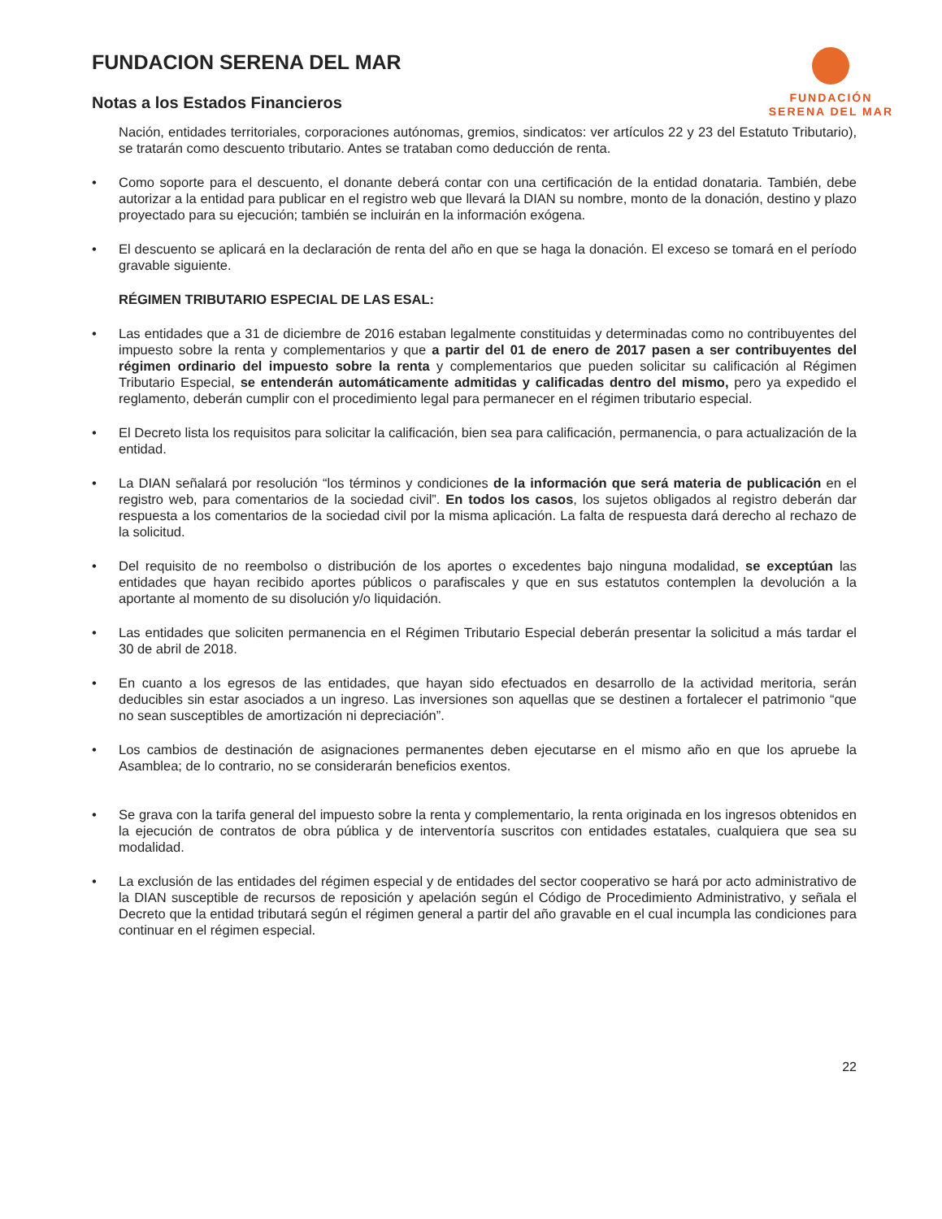FUNDACION SERENA DEL MAR
Notas a los Estados Financieros
FUNDACIÓN
SERENA DEL MAR
Nación, entidades territoriales, corporaciones autónomas, gremios, sindicatos: ver artículos 22 y 23 del Estatuto Tributario), se tratarán como descuento tributario. Antes se trataban como deducción de renta.
• Como soporte para el descuento, el donante deberá contar con una certificación de la entidad donataria. También, debe autorizar a la entidad para publicar en el registro web que llevará la DIAN su nombre, monto de la donación, destino y plazo proyectado para su ejecución; también se incluirán en la información exógena.
• El descuento se aplicará en la declaración de renta del año en que se haga la donación. El exceso se tomará en el período gravable siguiente.
RÉGIMEN TRIBUTARIO ESPECIAL DE LAS ESAL:
• Las entidades que a 31 de diciembre de 2016 estaban legalmente constituidas y determinadas como no contribuyentes del impuesto sobre la renta y complementarios y que a partir del 01 de enero de 2017 pasen a ser contribuyentes del régimen ordinario del impuesto sobre la renta y complementarios que pueden solicitar su calificación al Régimen Tributario Especial, se entenderán automáticamente admitidas y calificadas dentro del mismo, pero ya expedido el reglamento, deberán cumplir con el procedimiento legal para permanecer en el régimen tributario especial.
• El Decreto lista los requisitos para solicitar la calificación, bien sea para calificación, permanencia, o para actualización de la entidad.
• La DIAN señalará por resolución “los términos y condiciones de la información que será materia de publicación en el registro web, para comentarios de la sociedad civil”. En todos los casos, los sujetos obligados al registro deberán dar respuesta a los comentarios de la sociedad civil por la misma aplicación. La falta de respuesta dará derecho al rechazo de la solicitud.
• Del requisito de no reembolso o distribución de los aportes o excedentes bajo ninguna modalidad, se exceptúan las entidades que hayan recibido aportes públicos o parafiscales y que en sus estatutos contemplen la devolución a la aportante al momento de su disolución y/o liquidación.
• Las entidades que soliciten permanencia en el Régimen Tributario Especial deberán presentar la solicitud a más tardar el 30 de abril de 2018.
• En cuanto a los egresos de las entidades, que hayan sido efectuados en desarrollo de la actividad meritoria, serán deducibles sin estar asociados a un ingreso. Las inversiones son aquellas que se destinen a fortalecer el patrimonio “que no sean susceptibles de amortización ni depreciación”.
• Los cambios de destinación de asignaciones permanentes deben ejecutarse en el mismo año en que los apruebe la Asamblea; de lo contrario, no se considerarán beneficios exentos.
• Se grava con la tarifa general del impuesto sobre la renta y complementario, la renta originada en los ingresos obtenidos en la ejecución de contratos de obra pública y de interventoría suscritos con entidades estatales, cualquiera que sea su modalidad.
• La exclusión de las entidades del régimen especial y de entidades del sector cooperativo se hará por acto administrativo de la DIAN susceptible de recursos de reposición y apelación según el Código de Procedimiento Administrativo, y señala el Decreto que la entidad tributará según el régimen general a partir del año gravable en el cual incumpla las condiciones para continuar en el régimen especial.
22